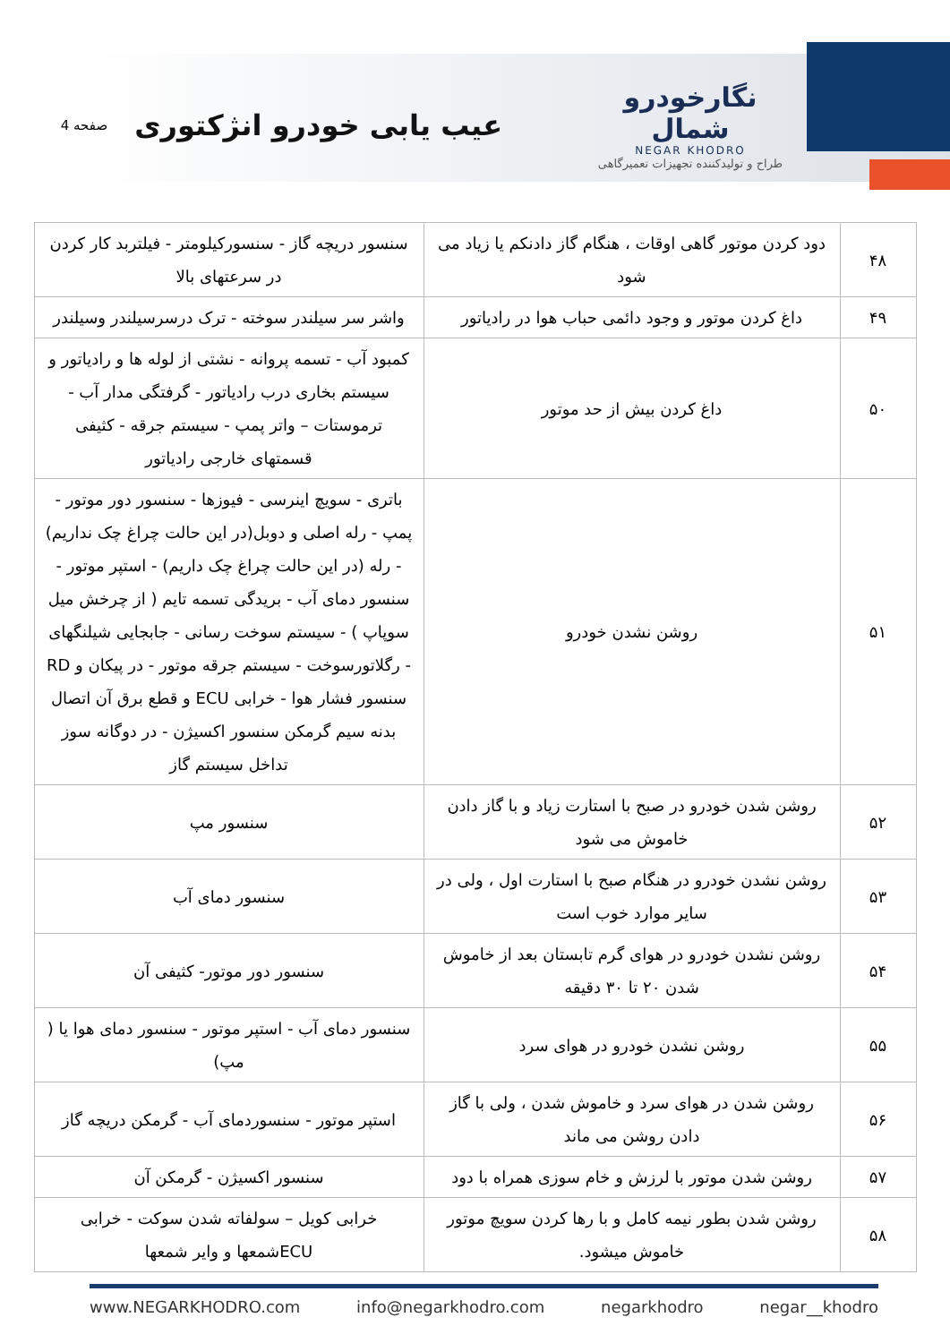نگارخودرو شمال
NEGAR KHODRO
طراح و تولیدکننده تجهیزات تعمیرگاهی
عیب یابی خودرو انژکتوری
صفحه 4
| ۴۸ | دود کردن موتور گاهی اوقات ، هنگام گاز دادنکم یا زیاد می شود | سنسور دریچه گاز - سنسورکیلومتر - فیلتربد کار کردن در سرعتهای بالا |
| ۴۹ | داغ کردن موتور و وجود دائمی حباب هوا در رادیاتور | واشر سر سیلندر سوخته - ترک درسرسیلندر وسیلندر |
| ۵۰ | داغ کردن بیش از حد موتور | کمبود آب - تسمه پروانه - نشتی از لوله ها و رادیاتور و سیستم بخاری درب رادیاتور - گرفتگی مدار آب - ترموستات – واتر پمپ - سیستم جرقه - کثیفی قسمتهای خارجی رادیاتور |
| ۵۱ | روشن نشدن خودرو | باتری - سویچ اینرسی - فیوزها - سنسور دور موتور - پمپ - رله اصلی و دوبل(در این حالت چراغ چک نداریم) - رله (در این حالت چراغ چک داریم) - استپر موتور - سنسور دمای آب - بریدگی تسمه تایم ( از چرخش میل سوپاپ ) - سیستم سوخت رسانی - جابجایی شیلنگهای - رگلاتورسوخت - سیستم جرقه موتور - در پیکان و RD سنسور فشار هوا - خرابی ECU و قطع برق آن اتصال بدنه سیم گرمکن سنسور اکسیژن - در دوگانه سوز تداخل سیستم گاز |
| ۵۲ | روشن شدن خودرو در صبح با استارت زیاد و با گاز دادن خاموش می شود | سنسور مپ |
| ۵۳ | روشن نشدن خودرو در هنگام صبح با استارت اول ، ولی در سایر موارد خوب است | سنسور دمای آب |
| ۵۴ | روشن نشدن خودرو در هوای گرم تابستان بعد از خاموش شدن ۲۰ تا ۳۰ دقیقه | سنسور دور موتور- کثیفی آن |
| ۵۵ | روشن نشدن خودرو در هوای سرد | سنسور دمای آب - استپر موتور - سنسور دمای هوا یا ( مپ) |
| ۵۶ | روشن شدن در هوای سرد و خاموش شدن ، ولی با گاز دادن روشن می ماند | استپر موتور - سنسوردمای آب - گرمکن دریچه گاز |
| ۵۷ | روشن شدن موتور با لرزش و خام سوزی همراه با دود | سنسور اکسیژن - گرمکن آن |
| ۵۸ | روشن شدن بطور نیمه کامل و با رها کردن سویچ موتور خاموش میشود. | خرابی کویل – سولفاته شدن سوکت - خرابی ECUشمعها و وایر شمعها |
www.NEGARKHODRO.com info@negarkhodro.com negarkhodro negar__khodro